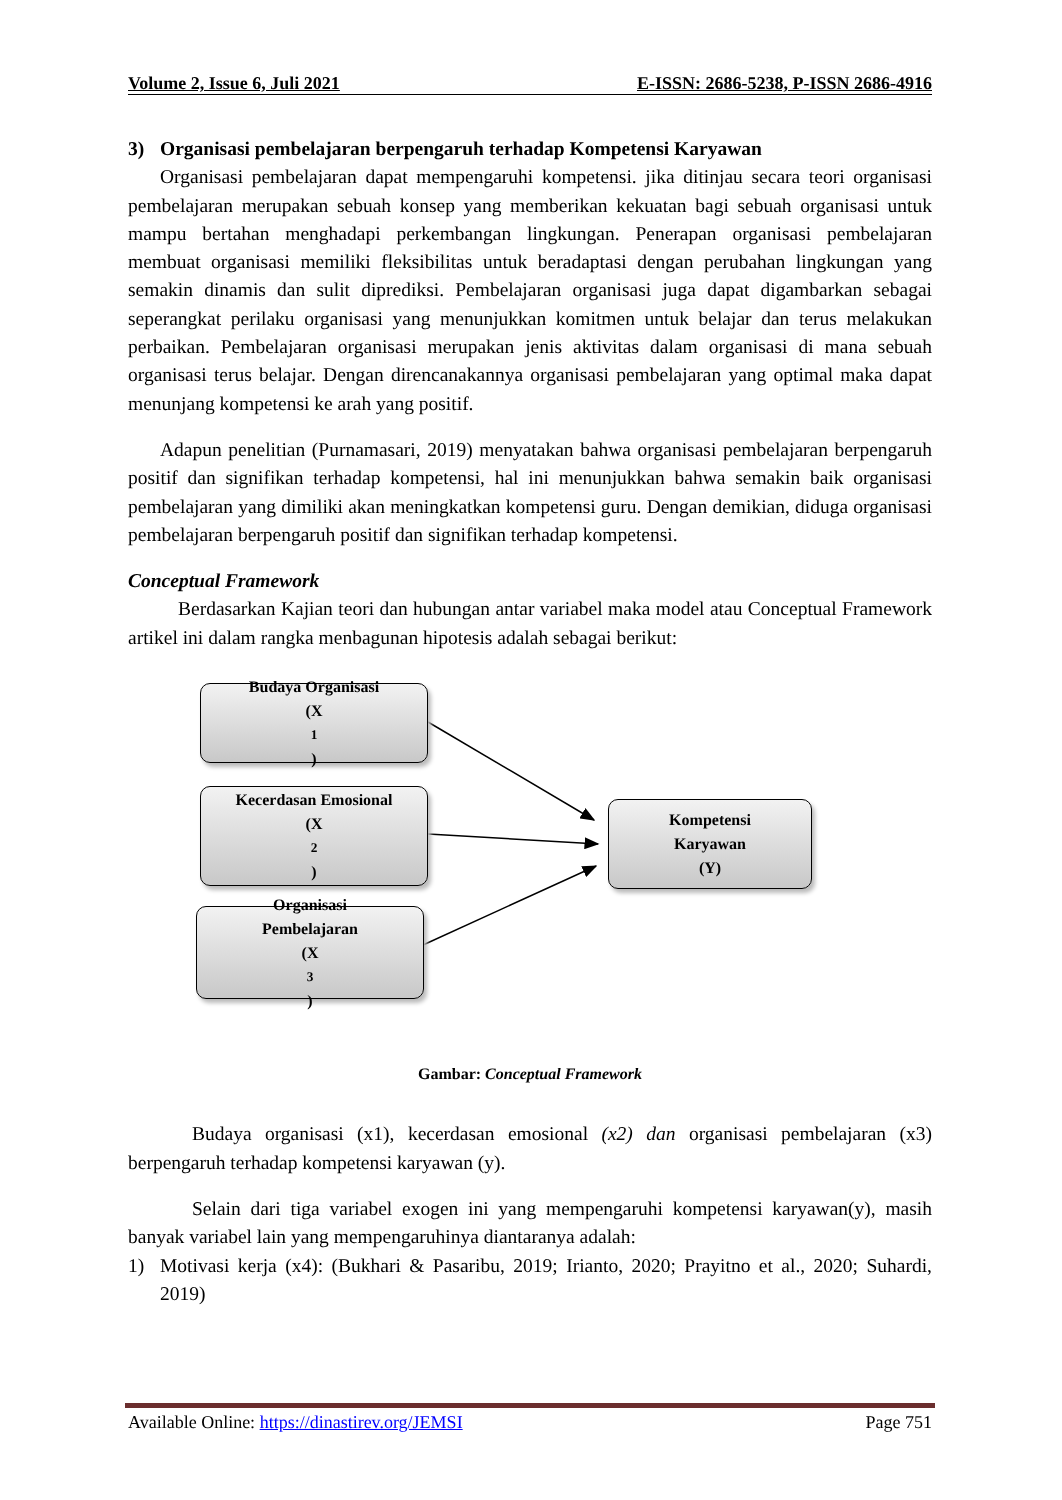Volume 2, Issue 6, Juli 2021 E-ISSN: 2686-5238, P-ISSN 2686-4916
3) Organisasi pembelajaran berpengaruh terhadap Kompetensi Karyawan
Organisasi pembelajaran dapat mempengaruhi kompetensi. jika ditinjau secara teori organisasi pembelajaran merupakan sebuah konsep yang memberikan kekuatan bagi sebuah organisasi untuk mampu bertahan menghadapi perkembangan lingkungan. Penerapan organisasi pembelajaran membuat organisasi memiliki fleksibilitas untuk beradaptasi dengan perubahan lingkungan yang semakin dinamis dan sulit diprediksi. Pembelajaran organisasi juga dapat digambarkan sebagai seperangkat perilaku organisasi yang menunjukkan komitmen untuk belajar dan terus melakukan perbaikan. Pembelajaran organisasi merupakan jenis aktivitas dalam organisasi di mana sebuah organisasi terus belajar. Dengan direncanakannya organisasi pembelajaran yang optimal maka dapat menunjang kompetensi ke arah yang positif.
Adapun penelitian (Purnamasari, 2019) menyatakan bahwa organisasi pembelajaran berpengaruh positif dan signifikan terhadap kompetensi, hal ini menunjukkan bahwa semakin baik organisasi pembelajaran yang dimiliki akan meningkatkan kompetensi guru. Dengan demikian, diduga organisasi pembelajaran berpengaruh positif dan signifikan terhadap kompetensi.
Conceptual Framework
Berdasarkan Kajian teori dan hubungan antar variabel maka model atau Conceptual Framework artikel ini dalam rangka menbagunan hipotesis adalah sebagai berikut:
Budaya Organisasi
(X<sub>1</sub>)
Kecerdasan Emosional
(X<sub>2</sub>)
Organisasi
Pembelajaran
(X<sub>3</sub>)
Kompetensi
Karyawan
(Y)
Gambar: Conceptual Framework
Budaya organisasi (x1), kecerdasan emosional (x2) dan organisasi pembelajaran (x3) berpengaruh terhadap kompetensi karyawan (y).
Selain dari tiga variabel exogen ini yang mempengaruhi kompetensi karyawan(y), masih banyak variabel lain yang mempengaruhinya diantaranya adalah:
1) Motivasi kerja (x4): (Bukhari & Pasaribu, 2019; Irianto, 2020; Prayitno et al., 2020; Suhardi, 2019)
Available Online: https://dinastirev.org/JEMSI Page 751